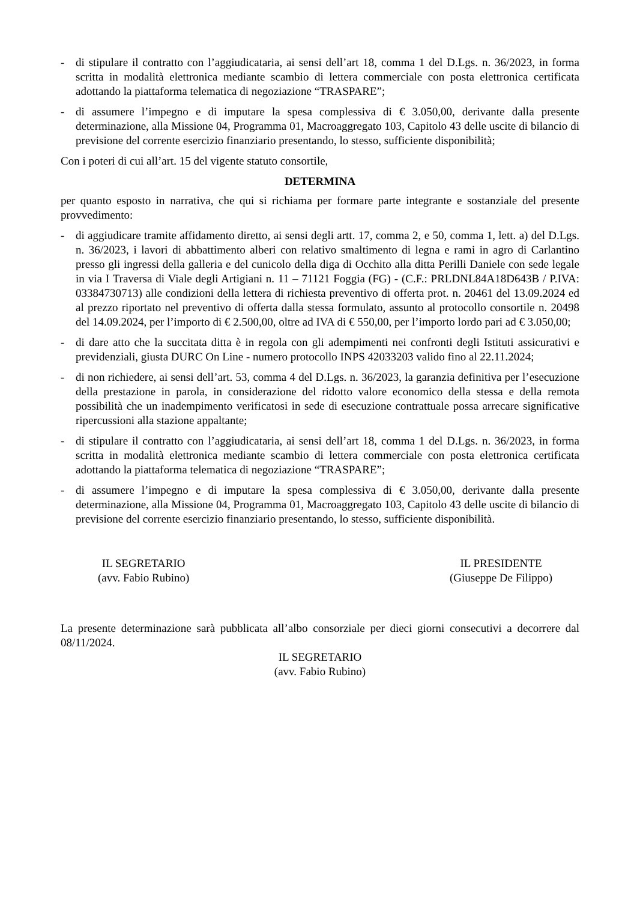- di stipulare il contratto con l’aggiudicataria, ai sensi dell’art 18, comma 1 del D.Lgs. n. 36/2023, in forma scritta in modalità elettronica mediante scambio di lettera commerciale con posta elettronica certificata adottando la piattaforma telematica di negoziazione “TRASPARE”;
- di assumere l’impegno e di imputare la spesa complessiva di € 3.050,00, derivante dalla presente determinazione, alla Missione 04, Programma 01, Macroaggregato 103, Capitolo 43 delle uscite di bilancio di previsione del corrente esercizio finanziario presentando, lo stesso, sufficiente disponibilità;
Con i poteri di cui all’art. 15 del vigente statuto consortile,
DETERMINA
per quanto esposto in narrativa, che qui si richiama per formare parte integrante e sostanziale del presente provvedimento:
- di aggiudicare tramite affidamento diretto, ai sensi degli artt. 17, comma 2, e 50, comma 1, lett. a) del D.Lgs. n. 36/2023, i lavori di abbattimento alberi con relativo smaltimento di legna e rami in agro di Carlantino presso gli ingressi della galleria e del cunicolo della diga di Occhito alla ditta Perilli Daniele con sede legale in via I Traversa di Viale degli Artigiani n. 11 – 71121 Foggia (FG) - (C.F.: PRLDNL84A18D643B / P.IVA: 03384730713) alle condizioni della lettera di richiesta preventivo di offerta prot. n. 20461 del 13.09.2024 ed al prezzo riportato nel preventivo di offerta dalla stessa formulato, assunto al protocollo consortile n. 20498 del 14.09.2024, per l’importo di € 2.500,00, oltre ad IVA di € 550,00, per l’importo lordo pari ad € 3.050,00;
- di dare atto che la succitata ditta è in regola con gli adempimenti nei confronti degli Istituti assicurativi e previdenziali, giusta DURC On Line - numero protocollo INPS 42033203 valido fino al 22.11.2024;
- di non richiedere, ai sensi dell’art. 53, comma 4 del D.Lgs. n. 36/2023, la garanzia definitiva per l’esecuzione della prestazione in parola, in considerazione del ridotto valore economico della stessa e della remota possibilità che un inadempimento verificatosi in sede di esecuzione contrattuale possa arrecare significative ripercussioni alla stazione appaltante;
- di stipulare il contratto con l’aggiudicataria, ai sensi dell’art 18, comma 1 del D.Lgs. n. 36/2023, in forma scritta in modalità elettronica mediante scambio di lettera commerciale con posta elettronica certificata adottando la piattaforma telematica di negoziazione “TRASPARE”;
- di assumere l’impegno e di imputare la spesa complessiva di € 3.050,00, derivante dalla presente determinazione, alla Missione 04, Programma 01, Macroaggregato 103, Capitolo 43 delle uscite di bilancio di previsione del corrente esercizio finanziario presentando, lo stesso, sufficiente disponibilità.
IL SEGRETARIO
(avv. Fabio Rubino)
IL PRESIDENTE
(Giuseppe De Filippo)
La presente determinazione sarà pubblicata all’albo consorziale per dieci giorni consecutivi a decorrere dal 08/11/2024.
IL SEGRETARIO
(avv. Fabio Rubino)